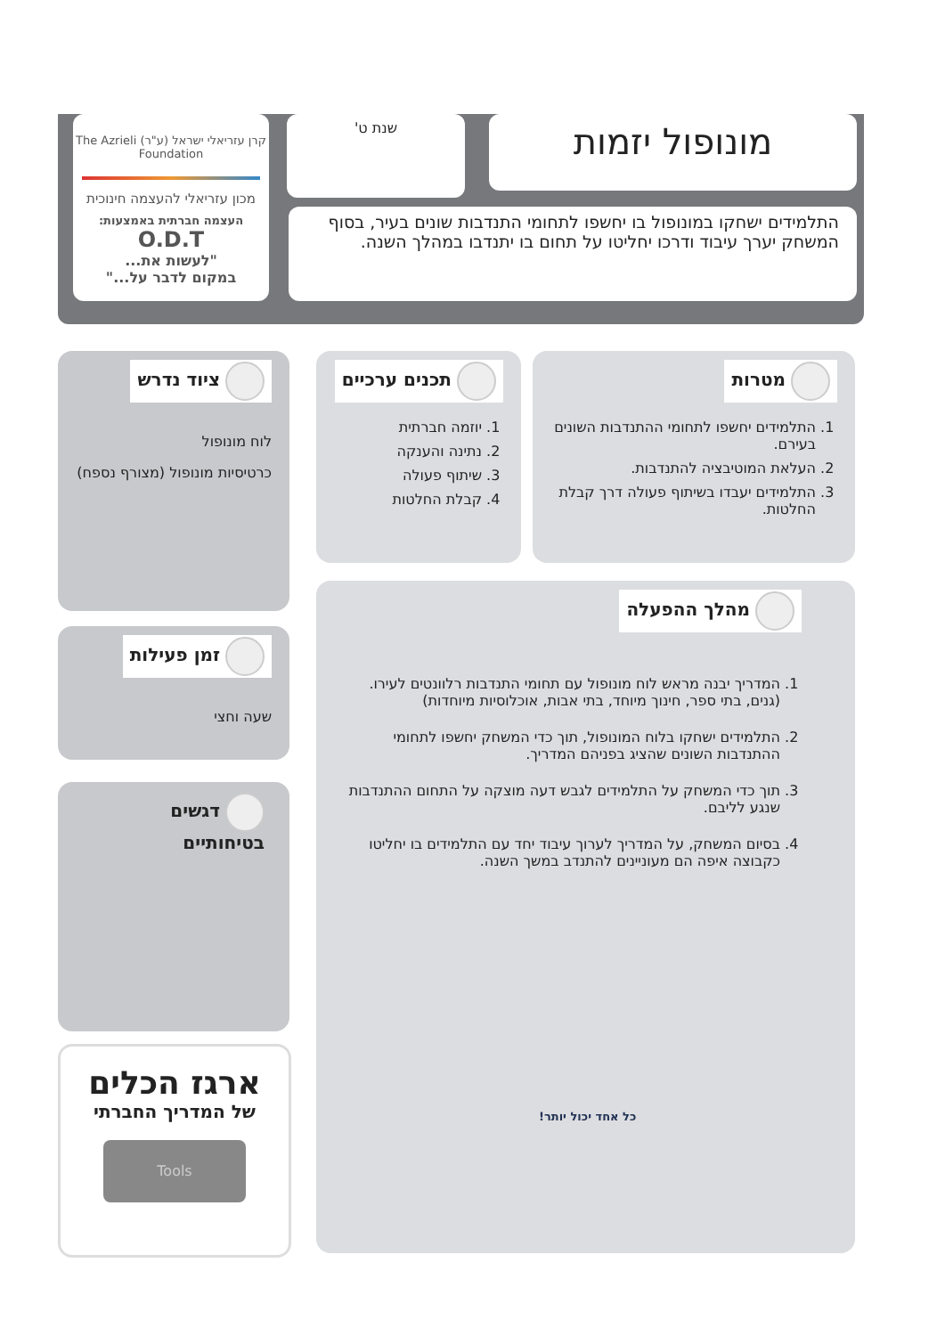מונופול יזמות
שנת ט'
קרן עזריאלי ישראל (ע"ר) The Azrieli Foundation
מכון עזריאלי להעצמה חינוכית
העצמה חברתית באמצעות:
O.D.T
"לעשות את...
במקום לדבר על..."
התלמידים ישחקו במונופול בו יחשפו לתחומי התנדבות שונים בעיר, בסוף המשחק יערך עיבוד ודרכו יחליטו על תחום בו יתנדבו במהלך השנה.
מטרות
1. התלמידים יחשפו לתחומי ההתנדבות השונים בעירם.
2. העלאת המוטיבציה להתנדבות.
3. התלמידים יעבדו בשיתוף פעולה דרך קבלת החלטות.
תכנים ערכיים
1. יוזמה חברתית
2. נתינה והענקה
3. שיתוף פעולה
4. קבלת החלטות
ציוד נדרש
לוח מונופול
כרטיסיות מונופול (מצורף נספח)
זמן פעילות
שעה וחצי
דגשים בטיחותיים
ארגז הכלים
של המדריך החברתי
Tools
מהלך ההפעלה
1. המדריך יבנה מראש לוח מונופול עם תחומי התנדבות רלוונטים לעירו. (גנים, בתי ספר, חינוך מיוחד, בתי אבות, אוכלוסיות מיוחדות)
2. התלמידים ישחקו בלוח המונופול, תוך כדי המשחק יחשפו לתחומי ההתנדבות השונים שהציג בפניהם המדריך.
3. תוך כדי המשחק על התלמידים לגבש דעה מוצקה על התחום ההתנדבות שנגע לליבם.
4. בסיום המשחק, על המדריך לערוך עיבוד יחד עם התלמידים בו יחליטו כקבוצה איפה הם מעוניינים להתנדב במשך השנה.
כל אחד יכול יותר!